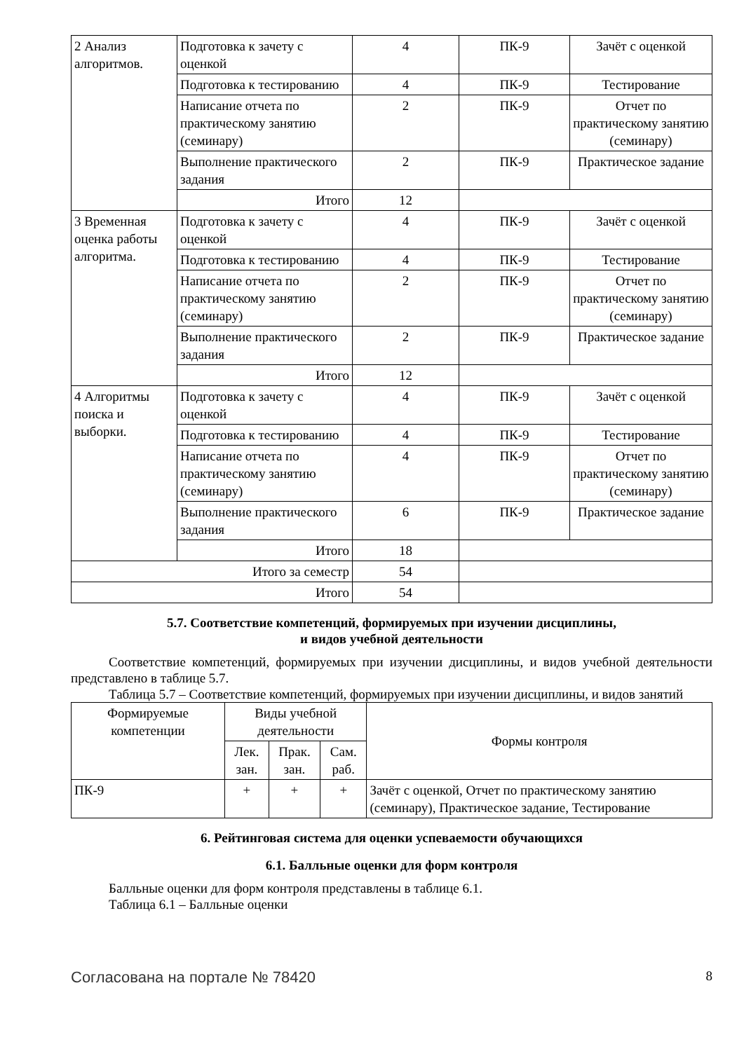| 2 Анализ алгоритмов. | Подготовка к зачету с оценкой | 4 | ПК-9 | Зачёт с оценкой |
| | Подготовка к тестированию | 4 | ПК-9 | Тестирование |
| | Написание отчета по практическому занятию (семинару) | 2 | ПК-9 | Отчет по практическому занятию (семинару) |
| | Выполнение практического задания | 2 | ПК-9 | Практическое задание |
| | Итого | 12 | | |
| 3 Временная оценка работы алгоритма. | Подготовка к зачету с оценкой | 4 | ПК-9 | Зачёт с оценкой |
| | Подготовка к тестированию | 4 | ПК-9 | Тестирование |
| | Написание отчета по практическому занятию (семинару) | 2 | ПК-9 | Отчет по практическому занятию (семинару) |
| | Выполнение практического задания | 2 | ПК-9 | Практическое задание |
| | Итого | 12 | | |
| 4 Алгоритмы поиска и выборки. | Подготовка к зачету с оценкой | 4 | ПК-9 | Зачёт с оценкой |
| | Подготовка к тестированию | 4 | ПК-9 | Тестирование |
| | Написание отчета по практическому занятию (семинару) | 4 | ПК-9 | Отчет по практическому занятию (семинару) |
| | Выполнение практического задания | 6 | ПК-9 | Практическое задание |
| | Итого | 18 | | |
| Итого за семестр | | 54 | | |
| Итого | | 54 | | |
5.7. Соответствие компетенций, формируемых при изучении дисциплины,
и видов учебной деятельности
Соответствие компетенций, формируемых при изучении дисциплины, и видов учебной деятельности представлено в таблице 5.7.
Таблица 5.7 – Соответствие компетенций, формируемых при изучении дисциплины, и видов занятий
| Формируемые компетенции | Виды учебной деятельности | | | Формы контроля |
| --- | --- | --- | --- | --- |
| | Лек. зан. | Прак. зан. | Сам. раб. | |
| ПК-9 | + | + | + | Зачёт с оценкой, Отчет по практическому занятию (семинару), Практическое задание, Тестирование |
6. Рейтинговая система для оценки успеваемости обучающихся
6.1. Балльные оценки для форм контроля
Балльные оценки для форм контроля представлены в таблице 6.1.
Таблица 6.1 – Балльные оценки
Согласована на портале № 78420 8